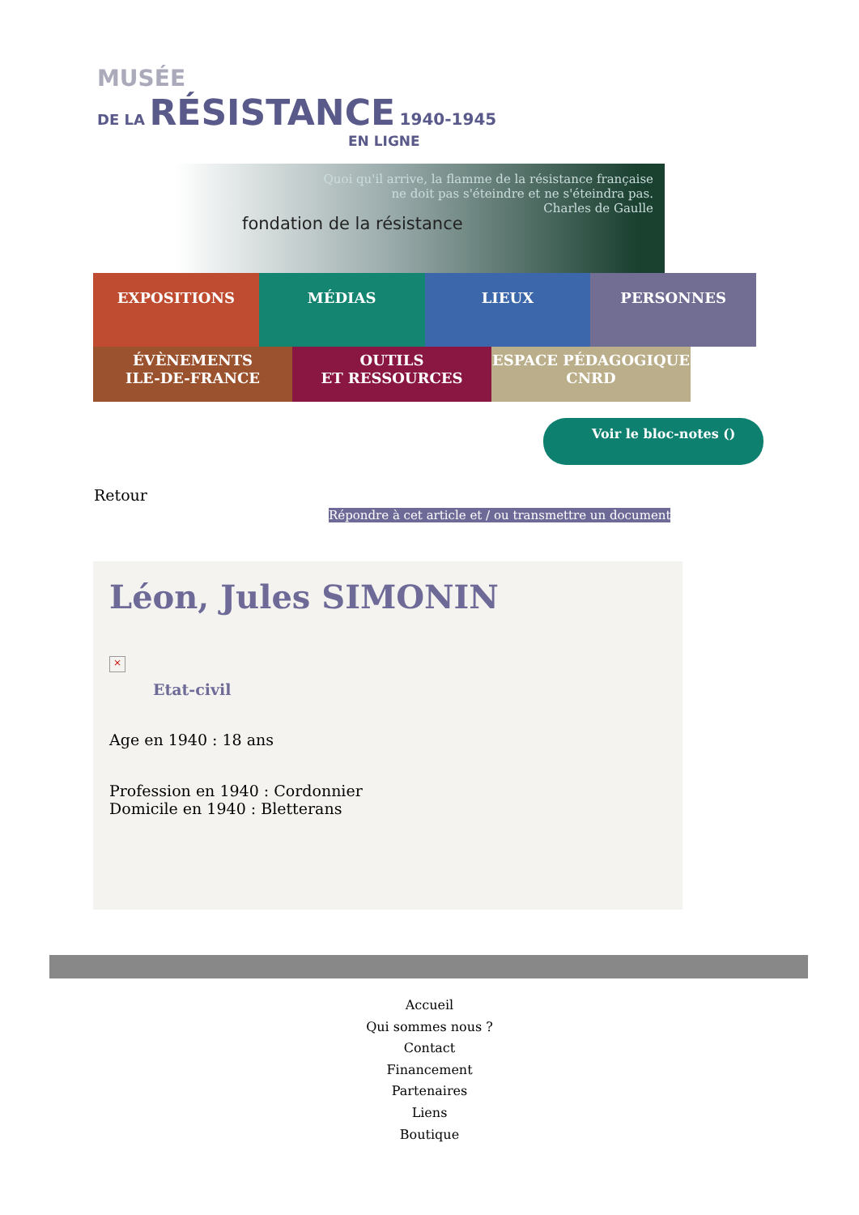MUSÉE
DE LA RÉSISTANCE 1940-1945
EN LIGNE
Quoi qu'il arrive, la flamme de la résistance française
ne doit pas s'éteindre et ne s'éteindra pas.
Charles de Gaulle
fondation de la résistance
EXPOSITIONS MÉDIAS LIEUX PERSONNES
ÉVÈNEMENTS
ILE-DE-FRANCE
OUTILS
ET RESSOURCES
ESPACE PÉDAGOGIQUE
CNRD
Voir le bloc-notes ()
Retour
Répondre à cet article et / ou transmettre un document
Léon, Jules SIMONIN
×
Etat-civil
Age en 1940 : 18 ans
Profession en 1940 : Cordonnier
Domicile en 1940 : Bletterans
Accueil
Qui sommes nous ?
Contact
Financement
Partenaires
Liens
Boutique